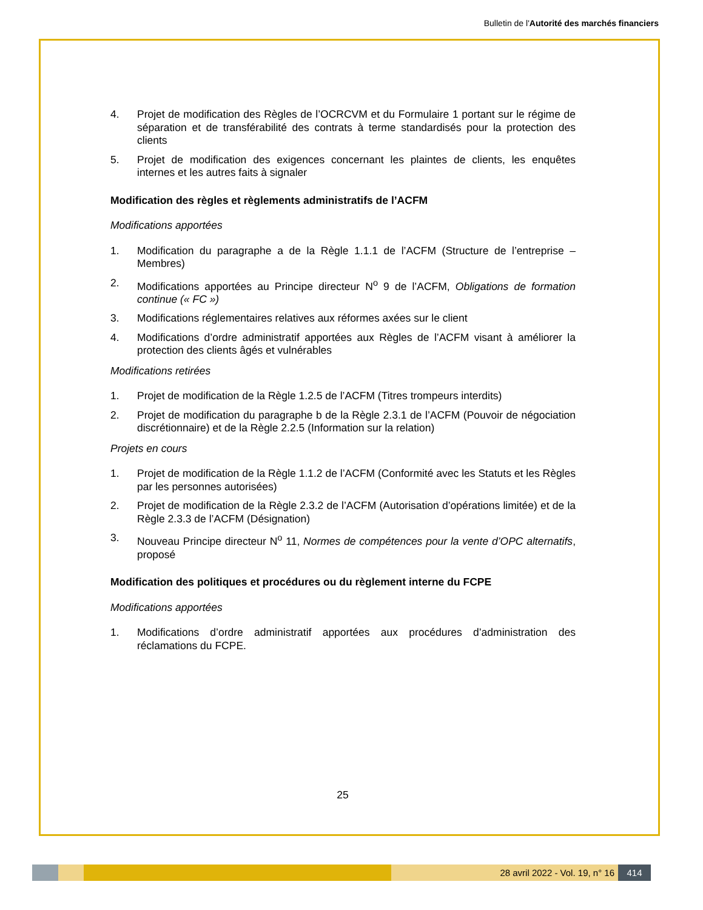Bulletin de l'Autorité des marchés financiers
4. Projet de modification des Règles de l’OCRCVM et du Formulaire 1 portant sur le régime de séparation et de transférabilité des contrats à terme standardisés pour la protection des clients
5. Projet de modification des exigences concernant les plaintes de clients, les enquêtes internes et les autres faits à signaler
Modification des règles et règlements administratifs de l’ACFM
Modifications apportées
1. Modification du paragraphe a de la Règle 1.1.1 de l’ACFM (Structure de l’entreprise – Membres)
2. Modifications apportées au Principe directeur N<sup>o</sup> 9 de l’ACFM, Obligations de formation continue (« FC »)
3. Modifications réglementaires relatives aux réformes axées sur le client
4. Modifications d’ordre administratif apportées aux Règles de l’ACFM visant à améliorer la protection des clients âgés et vulnérables
Modifications retirées
1. Projet de modification de la Règle 1.2.5 de l’ACFM (Titres trompeurs interdits)
2. Projet de modification du paragraphe b de la Règle 2.3.1 de l’ACFM (Pouvoir de négociation discrétionnaire) et de la Règle 2.2.5 (Information sur la relation)
Projets en cours
1. Projet de modification de la Règle 1.1.2 de l’ACFM (Conformité avec les Statuts et les Règles par les personnes autorisées)
2. Projet de modification de la Règle 2.3.2 de l’ACFM (Autorisation d’opérations limitée) et de la Règle 2.3.3 de l’ACFM (Désignation)
3. Nouveau Principe directeur N<sup>o</sup> 11, Normes de compétences pour la vente d’OPC alternatifs, proposé
Modification des politiques et procédures ou du règlement interne du FCPE
Modifications apportées
1. Modifications d’ordre administratif apportées aux procédures d’administration des réclamations du FCPE.
25
28 avril 2022 - Vol. 19, n° 16 414